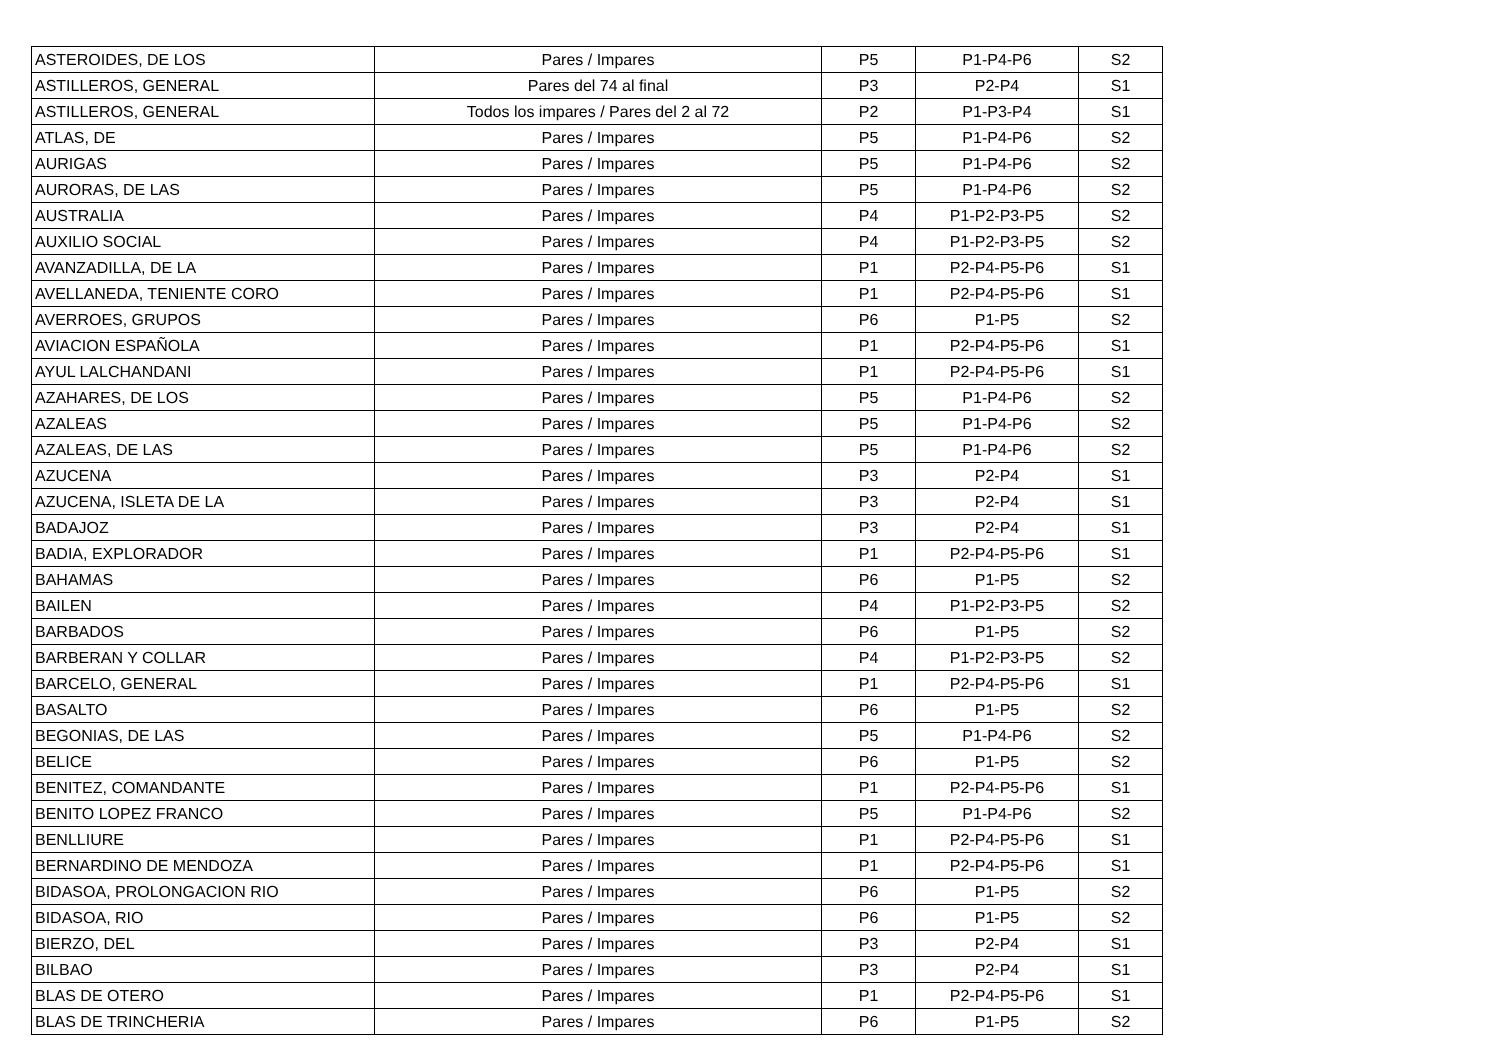| ASTEROIDES, DE LOS | Pares / Impares | P5 | P1-P4-P6 | S2 |
| ASTILLEROS, GENERAL | Pares del 74 al final | P3 | P2-P4 | S1 |
| ASTILLEROS, GENERAL | Todos los impares / Pares del 2 al 72 | P2 | P1-P3-P4 | S1 |
| ATLAS, DE | Pares / Impares | P5 | P1-P4-P6 | S2 |
| AURIGAS | Pares / Impares | P5 | P1-P4-P6 | S2 |
| AURORAS, DE LAS | Pares / Impares | P5 | P1-P4-P6 | S2 |
| AUSTRALIA | Pares / Impares | P4 | P1-P2-P3-P5 | S2 |
| AUXILIO SOCIAL | Pares / Impares | P4 | P1-P2-P3-P5 | S2 |
| AVANZADILLA, DE LA | Pares / Impares | P1 | P2-P4-P5-P6 | S1 |
| AVELLANEDA, TENIENTE CORO | Pares / Impares | P1 | P2-P4-P5-P6 | S1 |
| AVERROES, GRUPOS | Pares / Impares | P6 | P1-P5 | S2 |
| AVIACION ESPAÑOLA | Pares / Impares | P1 | P2-P4-P5-P6 | S1 |
| AYUL LALCHANDANI | Pares / Impares | P1 | P2-P4-P5-P6 | S1 |
| AZAHARES, DE LOS | Pares / Impares | P5 | P1-P4-P6 | S2 |
| AZALEAS | Pares / Impares | P5 | P1-P4-P6 | S2 |
| AZALEAS, DE LAS | Pares / Impares | P5 | P1-P4-P6 | S2 |
| AZUCENA | Pares / Impares | P3 | P2-P4 | S1 |
| AZUCENA, ISLETA DE LA | Pares / Impares | P3 | P2-P4 | S1 |
| BADAJOZ | Pares / Impares | P3 | P2-P4 | S1 |
| BADIA, EXPLORADOR | Pares / Impares | P1 | P2-P4-P5-P6 | S1 |
| BAHAMAS | Pares / Impares | P6 | P1-P5 | S2 |
| BAILEN | Pares / Impares | P4 | P1-P2-P3-P5 | S2 |
| BARBADOS | Pares / Impares | P6 | P1-P5 | S2 |
| BARBERAN Y COLLAR | Pares / Impares | P4 | P1-P2-P3-P5 | S2 |
| BARCELO, GENERAL | Pares / Impares | P1 | P2-P4-P5-P6 | S1 |
| BASALTO | Pares / Impares | P6 | P1-P5 | S2 |
| BEGONIAS, DE LAS | Pares / Impares | P5 | P1-P4-P6 | S2 |
| BELICE | Pares / Impares | P6 | P1-P5 | S2 |
| BENITEZ, COMANDANTE | Pares / Impares | P1 | P2-P4-P5-P6 | S1 |
| BENITO LOPEZ FRANCO | Pares / Impares | P5 | P1-P4-P6 | S2 |
| BENLLIURE | Pares / Impares | P1 | P2-P4-P5-P6 | S1 |
| BERNARDINO DE MENDOZA | Pares / Impares | P1 | P2-P4-P5-P6 | S1 |
| BIDASOA, PROLONGACION RIO | Pares / Impares | P6 | P1-P5 | S2 |
| BIDASOA, RIO | Pares / Impares | P6 | P1-P5 | S2 |
| BIERZO, DEL | Pares / Impares | P3 | P2-P4 | S1 |
| BILBAO | Pares / Impares | P3 | P2-P4 | S1 |
| BLAS DE OTERO | Pares / Impares | P1 | P2-P4-P5-P6 | S1 |
| BLAS DE TRINCHERIA | Pares / Impares | P6 | P1-P5 | S2 |